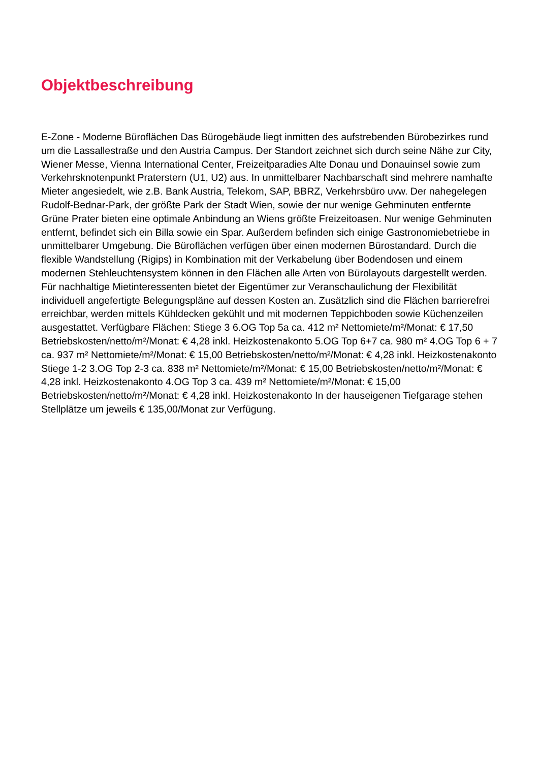Objektbeschreibung
E-Zone - Moderne Büroflächen Das Bürogebäude liegt inmitten des aufstrebenden Bürobezirkes rund um die Lassallestraße und den Austria Campus. Der Standort zeichnet sich durch seine Nähe zur City, Wiener Messe, Vienna International Center, Freizeitparadies Alte Donau und Donauinsel sowie zum Verkehrsknotenpunkt Praterstern (U1, U2) aus. In unmittelbarer Nachbarschaft sind mehrere namhafte Mieter angesiedelt, wie z.B. Bank Austria, Telekom, SAP, BBRZ, Verkehrsbüro uvw. Der nahegelegen Rudolf-Bednar-Park, der größte Park der Stadt Wien, sowie der nur wenige Gehminuten entfernte Grüne Prater bieten eine optimale Anbindung an Wiens größte Freizeitoasen. Nur wenige Gehminuten entfernt, befindet sich ein Billa sowie ein Spar. Außerdem befinden sich einige Gastronomiebetriebe in unmittelbarer Umgebung. Die Büroflächen verfügen über einen modernen Bürostandard. Durch die flexible Wandstellung (Rigips) in Kombination mit der Verkabelung über Bodendosen und einem modernen Stehleuchtensystem können in den Flächen alle Arten von Bürolayouts dargestellt werden. Für nachhaltige Mietinteressenten bietet der Eigentümer zur Veranschaulichung der Flexibilität individuell angefertigte Belegungspläne auf dessen Kosten an. Zusätzlich sind die Flächen barrierefrei erreichbar, werden mittels Kühldecken gekühlt und mit modernen Teppichboden sowie Küchenzeilen ausgestattet. Verfügbare Flächen: Stiege 3 6.OG Top 5a ca. 412 m² Nettomiete/m²/Monat: € 17,50 Betriebskosten/netto/m²/Monat: € 4,28 inkl. Heizkostenakonto 5.OG Top 6+7 ca. 980 m² 4.OG Top 6 + 7 ca. 937 m² Nettomiete/m²/Monat: € 15,00 Betriebskosten/netto/m²/Monat: € 4,28 inkl. Heizkostenakonto Stiege 1-2 3.OG Top 2-3 ca. 838 m² Nettomiete/m²/Monat: € 15,00 Betriebskosten/netto/m²/Monat: € 4,28 inkl. Heizkostenakonto 4.OG Top 3 ca. 439 m² Nettomiete/m²/Monat: € 15,00 Betriebskosten/netto/m²/Monat: € 4,28 inkl. Heizkostenakonto In der hauseigenen Tiefgarage stehen Stellplätze um jeweils € 135,00/Monat zur Verfügung.